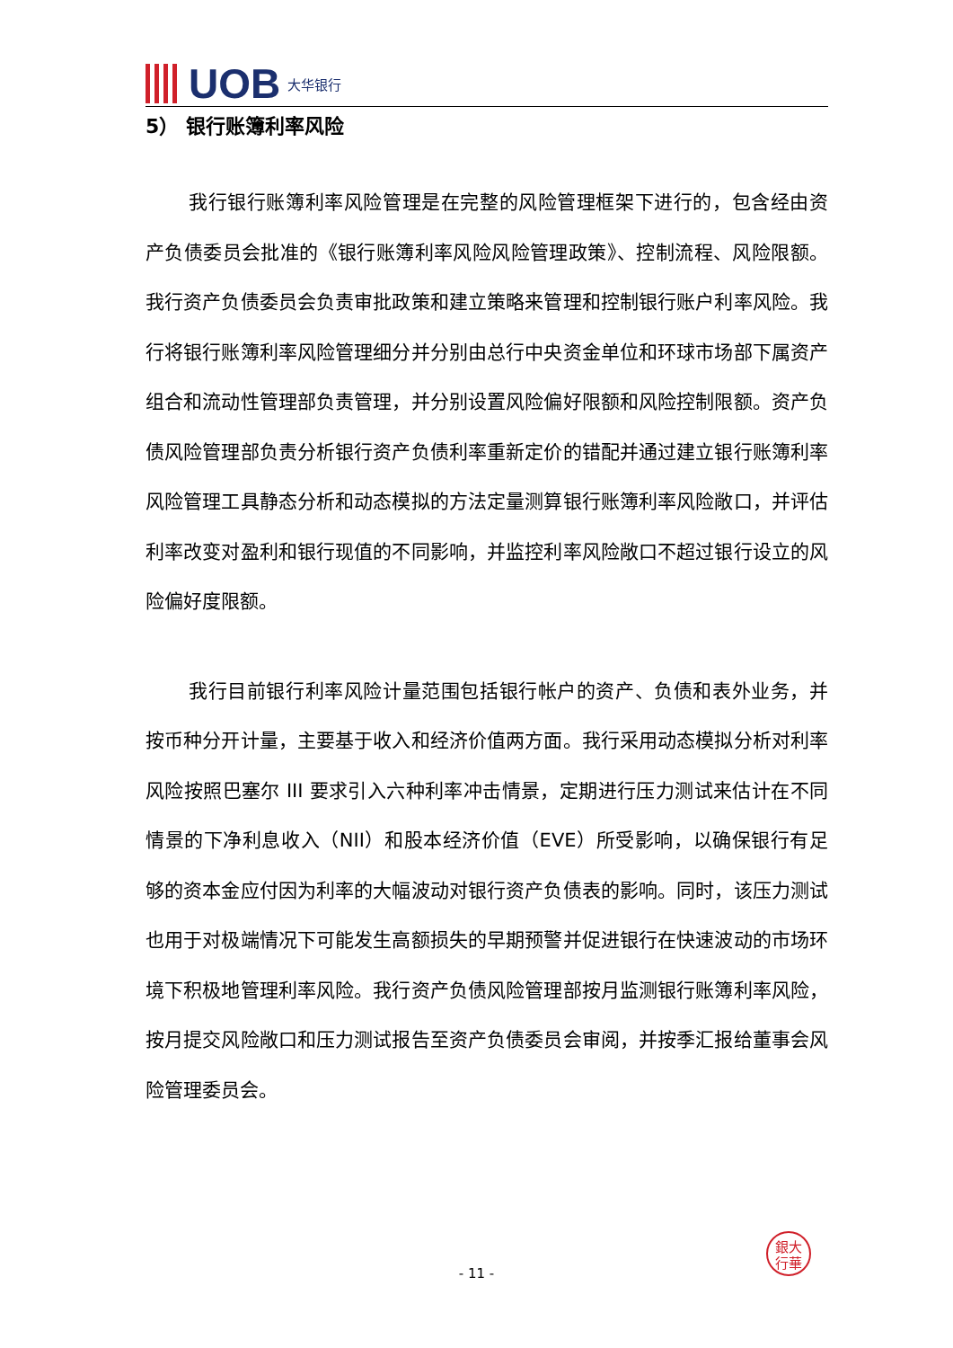UOB 大华银行
5） 银行账簿利率风险
我行银行账簿利率风险管理是在完整的风险管理框架下进行的，包含经由资产负债委员会批准的《银行账簿利率风险风险管理政策》、控制流程、风险限额。我行资产负债委员会负责审批政策和建立策略来管理和控制银行账户利率风险。我行将银行账簿利率风险管理细分并分别由总行中央资金单位和环球市场部下属资产组合和流动性管理部负责管理，并分别设置风险偏好限额和风险控制限额。资产负债风险管理部负责分析银行资产负债利率重新定价的错配并通过建立银行账簿利率风险管理工具静态分析和动态模拟的方法定量测算银行账簿利率风险敞口，并评估利率改变对盈利和银行现值的不同影响，并监控利率风险敞口不超过银行设立的风险偏好度限额。
我行目前银行利率风险计量范围包括银行帐户的资产、负债和表外业务，并按币种分开计量，主要基于收入和经济价值两方面。我行采用动态模拟分析对利率风险按照巴塞尔 III 要求引入六种利率冲击情景，定期进行压力测试来估计在不同情景的下净利息收入（NII）和股本经济价值（EVE）所受影响，以确保银行有足够的资本金应付因为利率的大幅波动对银行资产负债表的影响。同时，该压力测试也用于对极端情况下可能发生高额损失的早期预警并促进银行在快速波动的市场环境下积极地管理利率风险。我行资产负债风险管理部按月监测银行账簿利率风险，按月提交风险敞口和压力测试报告至资产负债委员会审阅，并按季汇报给董事会风险管理委员会。
銀大
行華
- 11 -